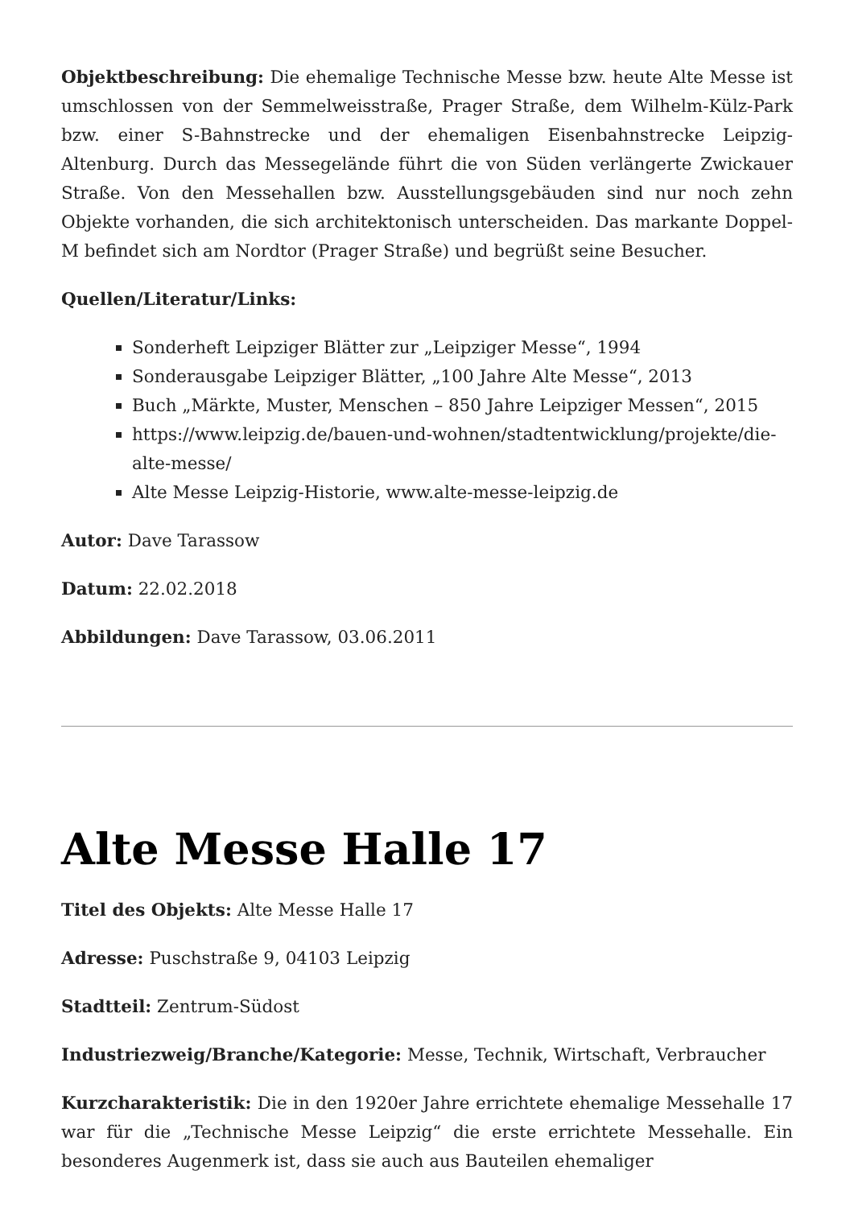Objektbeschreibung: Die ehemalige Technische Messe bzw. heute Alte Messe ist umschlossen von der Semmelweisstraße, Prager Straße, dem Wilhelm-Külz-Park bzw. einer S-Bahnstrecke und der ehemaligen Eisenbahnstrecke Leipzig-Altenburg. Durch das Messegelände führt die von Süden verlängerte Zwickauer Straße. Von den Messehallen bzw. Ausstellungsgebäuden sind nur noch zehn Objekte vorhanden, die sich architektonisch unterscheiden. Das markante Doppel-M befindet sich am Nordtor (Prager Straße) und begrüßt seine Besucher.
Quellen/Literatur/Links:
Sonderheft Leipziger Blätter zur „Leipziger Messe“, 1994
Sonderausgabe Leipziger Blätter, „100 Jahre Alte Messe“, 2013
Buch „Märkte, Muster, Menschen – 850 Jahre Leipziger Messen“, 2015
https://www.leipzig.de/bauen-und-wohnen/stadtentwicklung/projekte/die-alte-messe/
Alte Messe Leipzig-Historie, www.alte-messe-leipzig.de
Autor: Dave Tarassow
Datum: 22.02.2018
Abbildungen: Dave Tarassow, 03.06.2011
Alte Messe Halle 17
Titel des Objekts: Alte Messe Halle 17
Adresse: Puschstraße 9, 04103 Leipzig
Stadtteil: Zentrum-Südost
Industriezweig/Branche/Kategorie: Messe, Technik, Wirtschaft, Verbraucher
Kurzcharakteristik: Die in den 1920er Jahre errichtete ehemalige Messehalle 17 war für die „Technische Messe Leipzig“ die erste errichtete Messehalle. Ein besonderes Augenmerk ist, dass sie auch aus Bauteilen ehemaliger